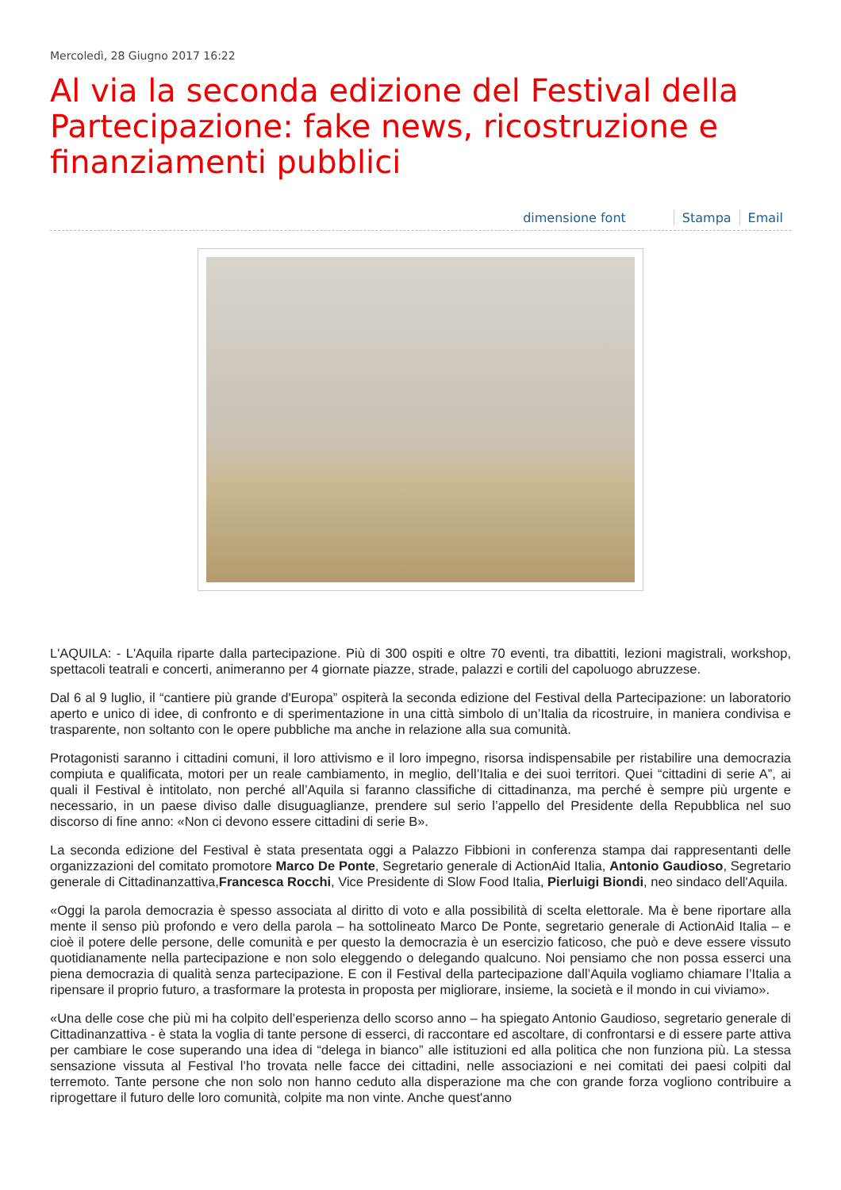Mercoledì, 28 Giugno 2017 16:22
Al via la seconda edizione del Festival della Partecipazione: fake news, ricostruzione e finanziamenti pubblici
dimensione font Stampa Email
L'AQUILA: - L'Aquila riparte dalla partecipazione. Più di 300 ospiti e oltre 70 eventi, tra dibattiti, lezioni magistrali, workshop, spettacoli teatrali e concerti, animeranno per 4 giornate piazze, strade, palazzi e cortili del capoluogo abruzzese.
Dal 6 al 9 luglio, il “cantiere più grande d'Europa” ospiterà la seconda edizione del Festival della Partecipazione: un laboratorio aperto e unico di idee, di confronto e di sperimentazione in una città simbolo di un’Italia da ricostruire, in maniera condivisa e trasparente, non soltanto con le opere pubbliche ma anche in relazione alla sua comunità.
Protagonisti saranno i cittadini comuni, il loro attivismo e il loro impegno, risorsa indispensabile per ristabilire una democrazia compiuta e qualificata, motori per un reale cambiamento, in meglio, dell’Italia e dei suoi territori. Quei “cittadini di serie A”, ai quali il Festival è intitolato, non perché all’Aquila si faranno classifiche di cittadinanza, ma perché è sempre più urgente e necessario, in un paese diviso dalle disuguaglianze, prendere sul serio l’appello del Presidente della Repubblica nel suo discorso di fine anno: «Non ci devono essere cittadini di serie B».
La seconda edizione del Festival è stata presentata oggi a Palazzo Fibbioni in conferenza stampa dai rappresentanti delle organizzazioni del comitato promotore Marco De Ponte, Segretario generale di ActionAid Italia, Antonio Gaudioso, Segretario generale di Cittadinanzattiva,Francesca Rocchi, Vice Presidente di Slow Food Italia, Pierluigi Biondi, neo sindaco dell'Aquila.
«Oggi la parola democrazia è spesso associata al diritto di voto e alla possibilità di scelta elettorale. Ma è bene riportare alla mente il senso più profondo e vero della parola – ha sottolineato Marco De Ponte, segretario generale di ActionAid Italia – e cioè il potere delle persone, delle comunità e per questo la democrazia è un esercizio faticoso, che può e deve essere vissuto quotidianamente nella partecipazione e non solo eleggendo o delegando qualcuno. Noi pensiamo che non possa esserci una piena democrazia di qualità senza partecipazione. E con il Festival della partecipazione dall’Aquila vogliamo chiamare l’Italia a ripensare il proprio futuro, a trasformare la protesta in proposta per migliorare, insieme, la società e il mondo in cui viviamo».
«Una delle cose che più mi ha colpito dell’esperienza dello scorso anno – ha spiegato Antonio Gaudioso, segretario generale di Cittadinanzattiva - è stata la voglia di tante persone di esserci, di raccontare ed ascoltare, di confrontarsi e di essere parte attiva per cambiare le cose superando una idea di “delega in bianco” alle istituzioni ed alla politica che non funziona più. La stessa sensazione vissuta al Festival l’ho trovata nelle facce dei cittadini, nelle associazioni e nei comitati dei paesi colpiti dal terremoto. Tante persone che non solo non hanno ceduto alla disperazione ma che con grande forza vogliono contribuire a riprogettare il futuro delle loro comunità, colpite ma non vinte. Anche quest'anno